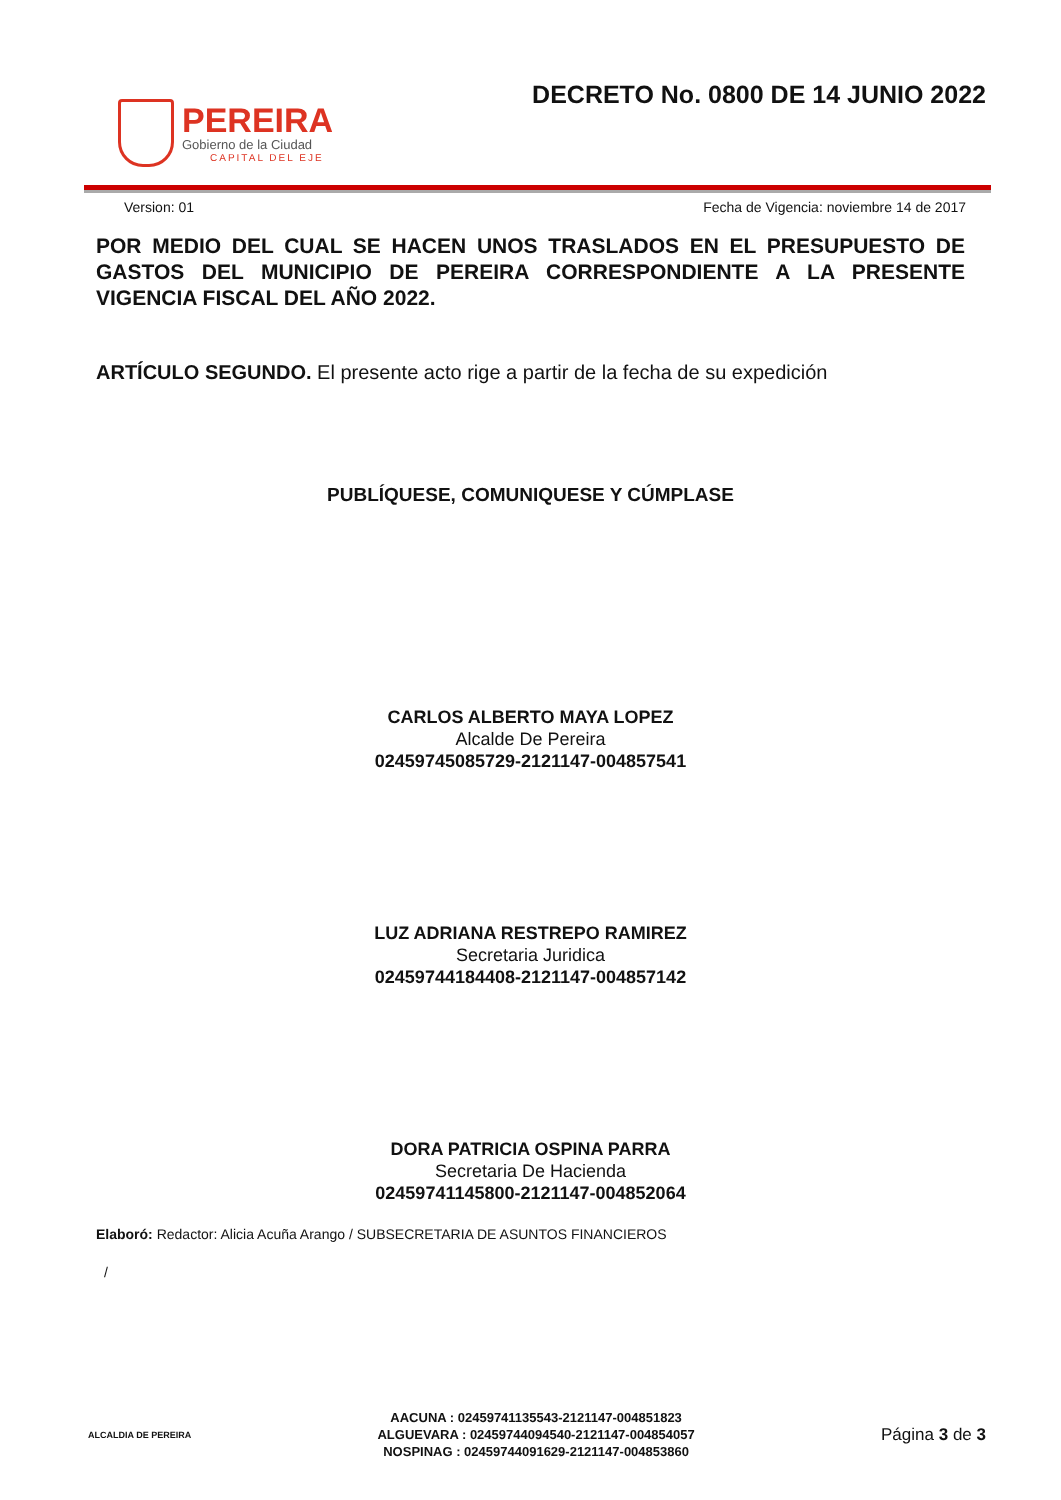PEREIRA
Gobierno de la Ciudad
CAPITAL DEL EJE
DECRETO No. 0800 DE 14 JUNIO 2022
Version: 01 Fecha de Vigencia: noviembre 14 de 2017
POR MEDIO DEL CUAL SE HACEN UNOS TRASLADOS EN EL PRESUPUESTO DE GASTOS DEL MUNICIPIO DE PEREIRA CORRESPONDIENTE A LA PRESENTE VIGENCIA FISCAL DEL AÑO 2022.
ARTÍCULO SEGUNDO. El presente acto rige a partir de la fecha de su expedición
PUBLÍQUESE, COMUNIQUESE Y CÚMPLASE
CARLOS ALBERTO MAYA LOPEZ
Alcalde De Pereira
02459745085729-2121147-004857541
LUZ ADRIANA RESTREPO RAMIREZ
Secretaria Juridica
02459744184408-2121147-004857142
DORA PATRICIA OSPINA PARRA
Secretaria De Hacienda
02459741145800-2121147-004852064
Elaboró: Redactor: Alicia Acuña Arango / SUBSECRETARIA DE ASUNTOS FINANCIEROS
/
ALCALDIA DE PEREIRA
AACUNA : 02459741135543-2121147-004851823
ALGUEVARA : 02459744094540-2121147-004854057
NOSPINAG : 02459744091629-2121147-004853860
Página 3 de 3